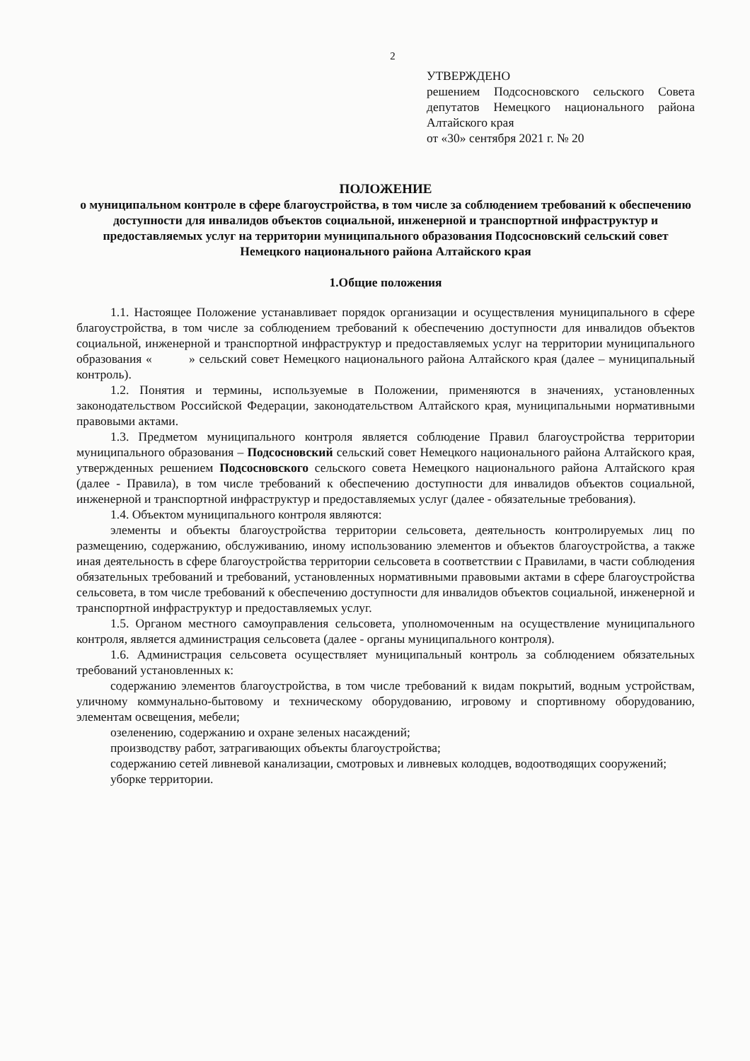2
УТВЕРЖДЕНО
решением Подсосновского сельского Совета депутатов Немецкого национального района Алтайского края
от «30» сентября 2021 г. № 20
ПОЛОЖЕНИЕ
о муниципальном контроле в сфере благоустройства, в том числе за соблюдением требований к обеспечению доступности для инвалидов объектов социальной, инженерной и транспортной инфраструктур и предоставляемых услуг на территории муниципального образования Подсосновский сельский совет Немецкого национального района Алтайского края
1.Общие положения
1.1. Настоящее Положение устанавливает порядок организации и осуществления муниципального в сфере благоустройства, в том числе за соблюдением требований к обеспечению доступности для инвалидов объектов социальной, инженерной и транспортной инфраструктур и предоставляемых услуг на территории муниципального образования « » сельский совет Немецкого национального района Алтайского края (далее – муниципальный контроль).
1.2. Понятия и термины, используемые в Положении, применяются в значениях, установленных законодательством Российской Федерации, законодательством Алтайского края, муниципальными нормативными правовыми актами.
1.3. Предметом муниципального контроля является соблюдение Правил благоустройства территории муниципального образования – Подсосновский сельский совет Немецкого национального района Алтайского края, утвержденных решением Подсосновского сельского совета Немецкого национального района Алтайского края (далее - Правила), в том числе требований к обеспечению доступности для инвалидов объектов социальной, инженерной и транспортной инфраструктур и предоставляемых услуг (далее - обязательные требования).
1.4. Объектом муниципального контроля являются:
элементы и объекты благоустройства территории сельсовета, деятельность контролируемых лиц по размещению, содержанию, обслуживанию, иному использованию элементов и объектов благоустройства, а также иная деятельность в сфере благоустройства территории сельсовета в соответствии с Правилами, в части соблюдения обязательных требований и требований, установленных нормативными правовыми актами в сфере благоустройства сельсовета, в том числе требований к обеспечению доступности для инвалидов объектов социальной, инженерной и транспортной инфраструктур и предоставляемых услуг.
1.5. Органом местного самоуправления сельсовета, уполномоченным на осуществление муниципального контроля, является администрация сельсовета (далее - органы муниципального контроля).
1.6. Администрация сельсовета осуществляет муниципальный контроль за соблюдением обязательных требований установленных к:
содержанию элементов благоустройства, в том числе требований к видам покрытий, водным устройствам, уличному коммунально-бытовому и техническому оборудованию, игровому и спортивному оборудованию, элементам освещения, мебели;
озеленению, содержанию и охране зеленых насаждений;
производству работ, затрагивающих объекты благоустройства;
содержанию сетей ливневой канализации, смотровых и ливневых колодцев, водоотводящих сооружений;
уборке территории.